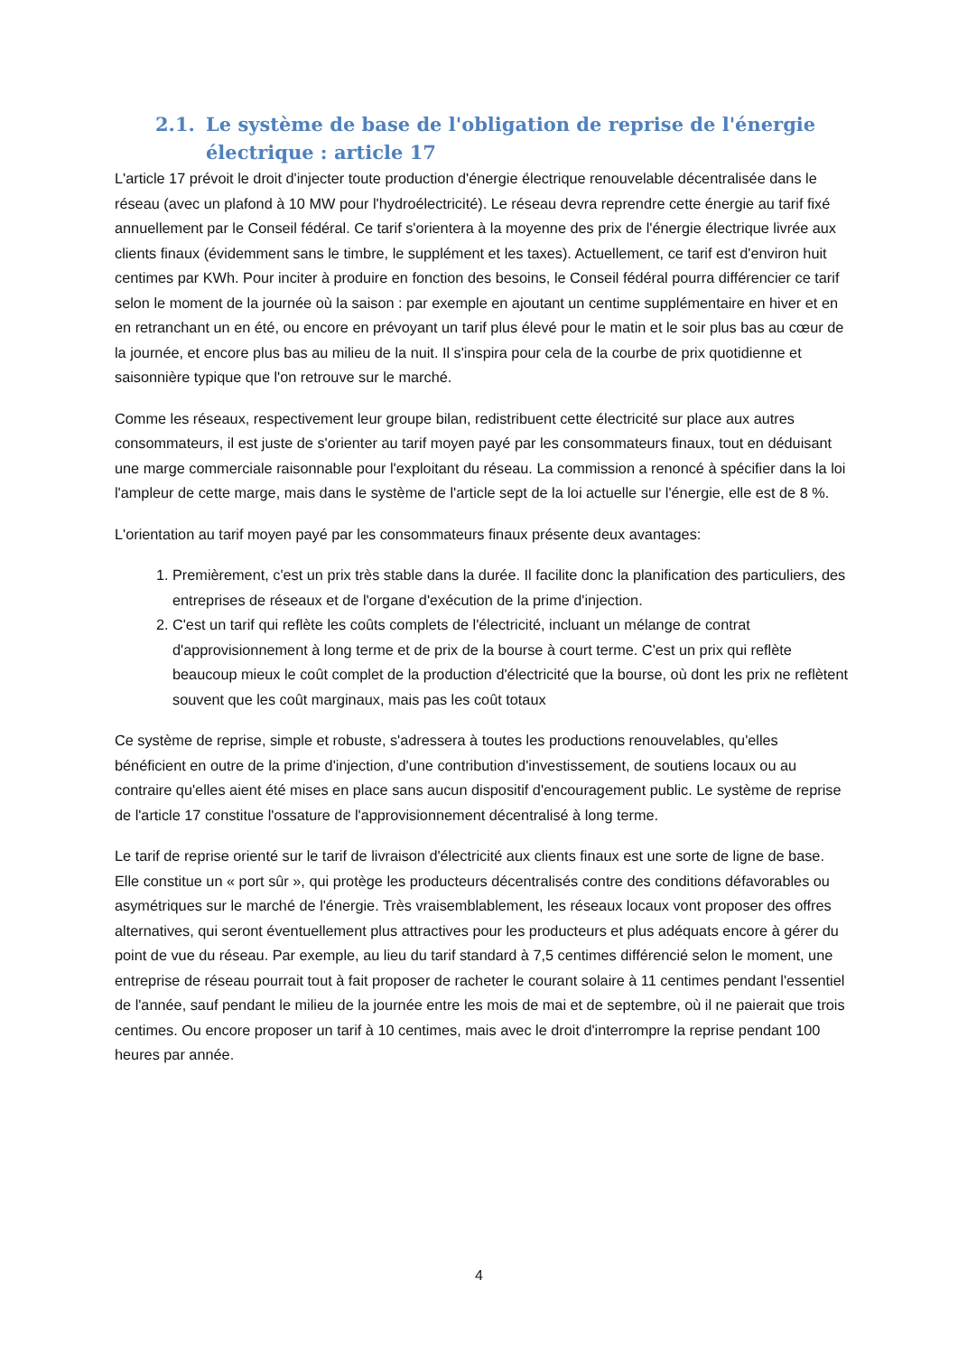2.1. Le système de base de l'obligation de reprise de l'énergie électrique : article 17
L'article 17 prévoit le droit d'injecter toute production d'énergie électrique renouvelable décentralisée dans le réseau (avec un plafond à 10 MW pour l'hydroélectricité). Le réseau devra reprendre cette énergie au tarif fixé annuellement par le Conseil fédéral. Ce tarif s'orientera à la moyenne des prix de l'énergie électrique livrée aux clients finaux (évidemment sans le timbre, le supplément et les taxes). Actuellement, ce tarif est d'environ huit centimes par KWh. Pour inciter à produire en fonction des besoins, le Conseil fédéral pourra différencier ce tarif selon le moment de la journée où la saison : par exemple en ajoutant un centime supplémentaire en hiver et en en retranchant un en été, ou encore en prévoyant un tarif plus élevé pour le matin et le soir plus bas au cœur de la journée, et encore plus bas au milieu de la nuit. Il s'inspira pour cela de la courbe de prix quotidienne et saisonnière typique que l'on retrouve sur le marché.
Comme les réseaux, respectivement leur groupe bilan, redistribuent cette électricité sur place aux autres consommateurs, il est juste de s'orienter au tarif moyen payé par les consommateurs finaux, tout en déduisant une marge commerciale raisonnable pour l'exploitant du réseau. La commission a renoncé à spécifier dans la loi l'ampleur de cette marge, mais dans le système de l'article sept de la loi actuelle sur l'énergie, elle est de 8 %.
L'orientation au tarif moyen payé par les consommateurs finaux présente deux avantages:
1. Premièrement, c'est un prix très stable dans la durée. Il facilite donc la planification des particuliers, des entreprises de réseaux et de l'organe d'exécution de la prime d'injection.
2. C'est un tarif qui reflète les coûts complets de l'électricité, incluant un mélange de contrat d'approvisionnement à long terme et de prix de la bourse à court terme. C'est un prix qui reflète beaucoup mieux le coût complet de la production d'électricité que la bourse, où dont les prix ne reflètent souvent que les coût marginaux, mais pas les coût totaux
Ce système de reprise, simple et robuste, s'adressera à toutes les productions renouvelables, qu'elles bénéficient en outre de la prime d'injection, d'une contribution d'investissement, de soutiens locaux ou au contraire qu'elles aient été mises en place sans aucun dispositif d'encouragement public. Le système de reprise de l'article 17 constitue l'ossature de l'approvisionnement décentralisé à long terme.
Le tarif de reprise orienté sur le tarif de livraison d'électricité aux clients finaux est une sorte de ligne de base. Elle constitue un « port sûr », qui protège les producteurs décentralisés contre des conditions défavorables ou asymétriques sur le marché de l'énergie. Très vraisemblablement, les réseaux locaux vont proposer des offres alternatives, qui seront éventuellement plus attractives pour les producteurs et plus adéquats encore à gérer du point de vue du réseau. Par exemple, au lieu du tarif standard à 7,5 centimes différencié selon le moment, une entreprise de réseau pourrait tout à fait proposer de racheter le courant solaire à 11 centimes pendant l'essentiel de l'année, sauf pendant le milieu de la journée entre les mois de mai et de septembre, où il ne paierait que trois centimes. Ou encore proposer un tarif à 10 centimes, mais avec le droit d'interrompre la reprise pendant 100 heures par année.
4